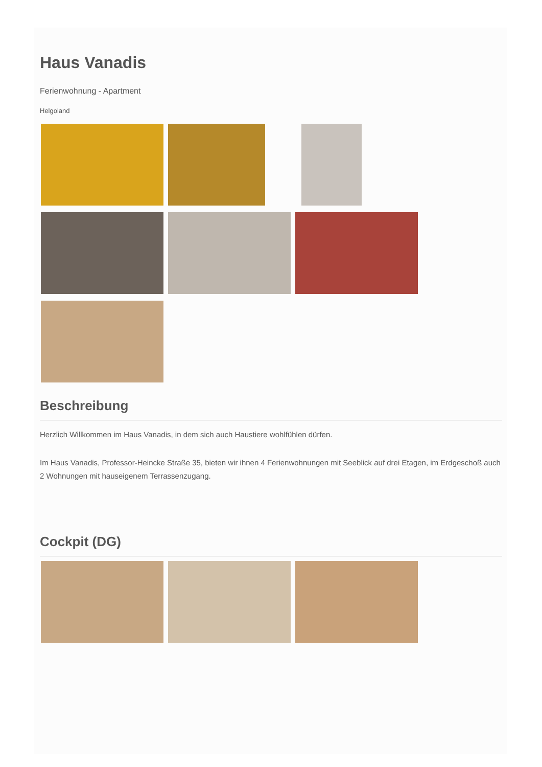Haus Vanadis
Ferienwohnung - Apartment
Helgoland
Beschreibung
Herzlich Willkommen im Haus Vanadis, in dem sich auch Haustiere wohlfühlen dürfen.
Im Haus Vanadis, Professor-Heincke Straße 35, bieten wir ihnen 4 Ferienwohnungen mit Seeblick auf drei Etagen, im Erdgeschoß auch 2 Wohnungen mit hauseigenem Terrassenzugang.
Cockpit (DG)